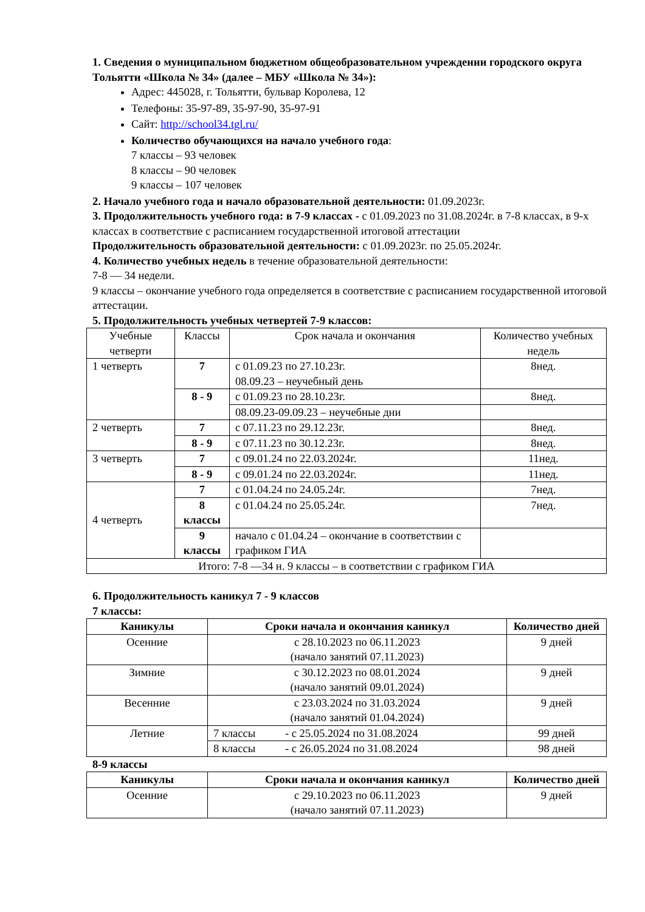1. Сведения о муниципальном бюджетном общеобразовательном учреждении городского округа Тольятти «Школа № 34» (далее – МБУ «Школа № 34»):
Адрес: 445028, г. Тольятти, бульвар Королева, 12
Телефоны: 35-97-89, 35-97-90, 35-97-91
Сайт: http://school34.tgl.ru/
Количество обучающихся на начало учебного года:
7 классы – 93 человек
8 классы – 90 человек
9 классы – 107 человек
2. Начало учебного года и начало образовательной деятельности: 01.09.2023г.
3. Продолжительность учебного года: в 7-9 классах - с 01.09.2023 по 31.08.2024г. в 7-8 классах, в 9-х классах в соответствие с расписанием государственной итоговой аттестации
Продолжительность образовательной деятельности: с 01.09.2023г. по 25.05.2024г.
4. Количество учебных недель в течение образовательной деятельности:
7-8 — 34 недели.
9 классы – окончание учебного года определяется в соответствие с расписанием государственной итоговой аттестации.
5. Продолжительность учебных четвертей 7-9 классов:
| Учебные четверти | Классы | Срок начала и окончания | Количество учебных недель |
| --- | --- | --- | --- |
| 1 четверть | 7 | с 01.09.23 по 27.10.23г. 08.09.23 – неучебный день | 8нед. |
| | 8 - 9 | с 01.09.23 по 28.10.23г. | 8нед. |
| | | 08.09.23-09.09.23 – неучебные дни | |
| 2 четверть | 7 | с 07.11.23 по 29.12.23г. | 8нед. |
| | 8 - 9 | с 07.11.23 по 30.12.23г. | 8нед. |
| 3 четверть | 7 | с 09.01.24 по 22.03.2024г. | 11нед. |
| | 8 - 9 | с 09.01.24 по 22.03.2024г. | 11нед. |
| 4 четверть | 7 | с 01.04.24 по 24.05.24г. | 7нед. |
| | 8 классы | с 01.04.24 по 25.05.24г. | 7нед. |
| | 9 классы | начало с 01.04.24 – окончание в соответствии с графиком ГИА | |
| Итого: 7-8 —34 н. 9 классы – в соответствии с графиком ГИА | | | |
6. Продолжительность каникул 7 - 9 классов
7 классы:
| Каникулы | Сроки начала и окончания каникул | | Количество дней |
| --- | --- | --- | --- |
| Осенние | с 28.10.2023 по 06.11.2023 (начало занятий 07.11.2023) | | 9 дней |
| Зимние | с 30.12.2023 по 08.01.2024 (начало занятий 09.01.2024) | | 9 дней |
| Весенние | с 23.03.2024 по 31.03.2024 (начало занятий 01.04.2024) | | 9 дней |
| Летние | 7 классы | - с 25.05.2024 по 31.08.2024 | 99 дней |
| | 8 классы | - с 26.05.2024 по 31.08.2024 | 98 дней |
8-9 классы
| Каникулы | Сроки начала и окончания каникул | Количество дней |
| --- | --- | --- |
| Осенние | с 29.10.2023 по 06.11.2023 (начало занятий 07.11.2023) | 9 дней |